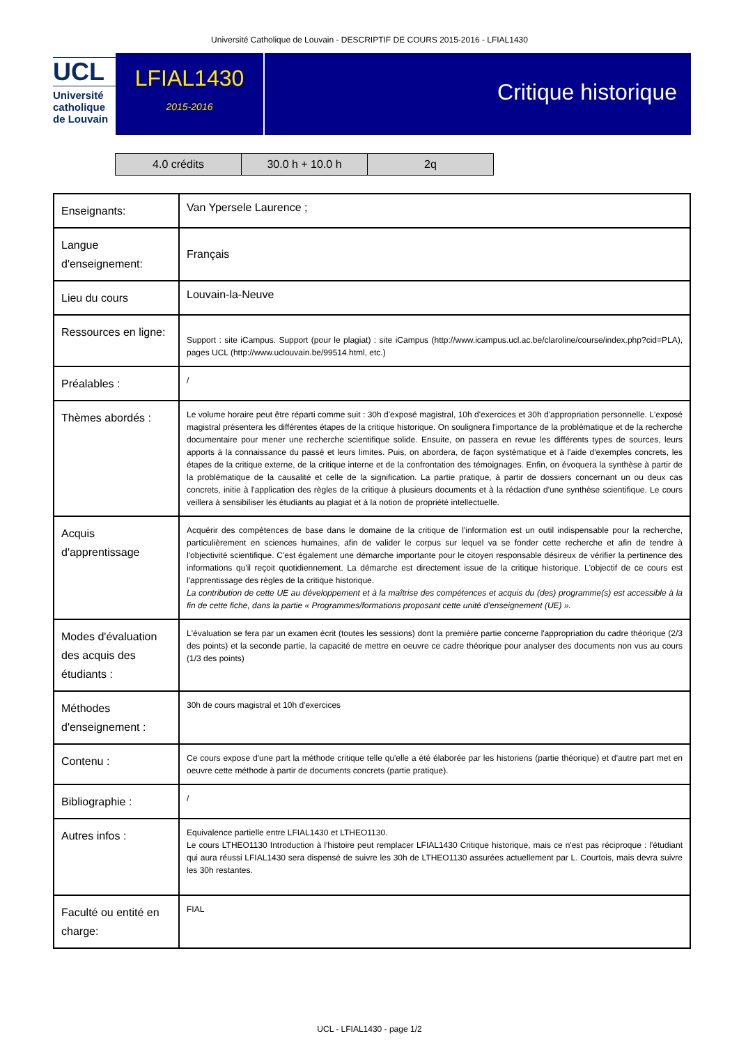Université Catholique de Louvain - DESCRIPTIF DE COURS 2015-2016 - LFIAL1430
UCL
Université
catholique
de Louvain
LFIAL1430
2015-2016
Critique historique
| 4.0 crédits | 30.0 h + 10.0 h | 2q |
| Enseignants: | Van Ypersele Laurence ; |
| Langue d'enseignement: | Français |
| Lieu du cours | Louvain-la-Neuve |
| Ressources en ligne: | Support : site iCampus. Support (pour le plagiat) : site iCampus (http://www.icampus.ucl.ac.be/claroline/course/index.php?cid=PLA), pages UCL (http://www.uclouvain.be/99514.html, etc.) |
| Préalables : | / |
| Thèmes abordés : | Le volume horaire peut être réparti comme suit : 30h d'exposé magistral, 10h d'exercices et 30h d'appropriation personnelle. L'exposé magistral présentera les différentes étapes de la critique historique. On soulignera l'importance de la problématique et de la recherche documentaire pour mener une recherche scientifique solide. Ensuite, on passera en revue les différents types de sources, leurs apports à la connaissance du passé et leurs limites. Puis, on abordera, de façon systématique et à l'aide d'exemples concrets, les étapes de la critique externe, de la critique interne et de la confrontation des témoignages. Enfin, on évoquera la synthèse à partir de la problématique de la causalité et celle de la signification. La partie pratique, à partir de dossiers concernant un ou deux cas concrets, initie à l'application des règles de la critique à plusieurs documents et à la rédaction d'une synthèse scientifique. Le cours veillera à sensibiliser les étudiants au plagiat et à la notion de propriété intellectuelle. |
| Acquis d'apprentissage | Acquérir des compétences de base dans le domaine de la critique de l'information est un outil indispensable pour la recherche, particulièrement en sciences humaines, afin de valider le corpus sur lequel va se fonder cette recherche et afin de tendre à l'objectivité scientifique. C'est également une démarche importante pour le citoyen responsable désireux de vérifier la pertinence des informations qu'il reçoit quotidiennement. La démarche est directement issue de la critique historique. L'objectif de ce cours est l'apprentissage des règles de la critique historique. La contribution de cette UE au développement et à la maîtrise des compétences et acquis du (des) programme(s) est accessible à la fin de cette fiche, dans la partie « Programmes/formations proposant cette unité d'enseignement (UE) ». |
| Modes d'évaluation des acquis des étudiants : | L'évaluation se fera par un examen écrit (toutes les sessions) dont la première partie concerne l'appropriation du cadre théorique (2/3 des points) et la seconde partie, la capacité de mettre en oeuvre ce cadre théorique pour analyser des documents non vus au cours (1/3 des points) |
| Méthodes d'enseignement : | 30h de cours magistral et 10h d'exercices |
| Contenu : | Ce cours expose d'une part la méthode critique telle qu'elle a été élaborée par les historiens (partie théorique) et d'autre part met en oeuvre cette méthode à partir de documents concrets (partie pratique). |
| Bibliographie : | / |
| Autres infos : | Equivalence partielle entre LFIAL1430 et LTHEO1130. Le cours LTHEO1130 Introduction à l'histoire peut remplacer LFIAL1430 Critique historique, mais ce n'est pas réciproque : l'étudiant qui aura réussi LFIAL1430 sera dispensé de suivre les 30h de LTHEO1130 assurées actuellement par L. Courtois, mais devra suivre les 30h restantes. |
| Faculté ou entité en charge: | FIAL |
UCL - LFIAL1430 - page 1/2